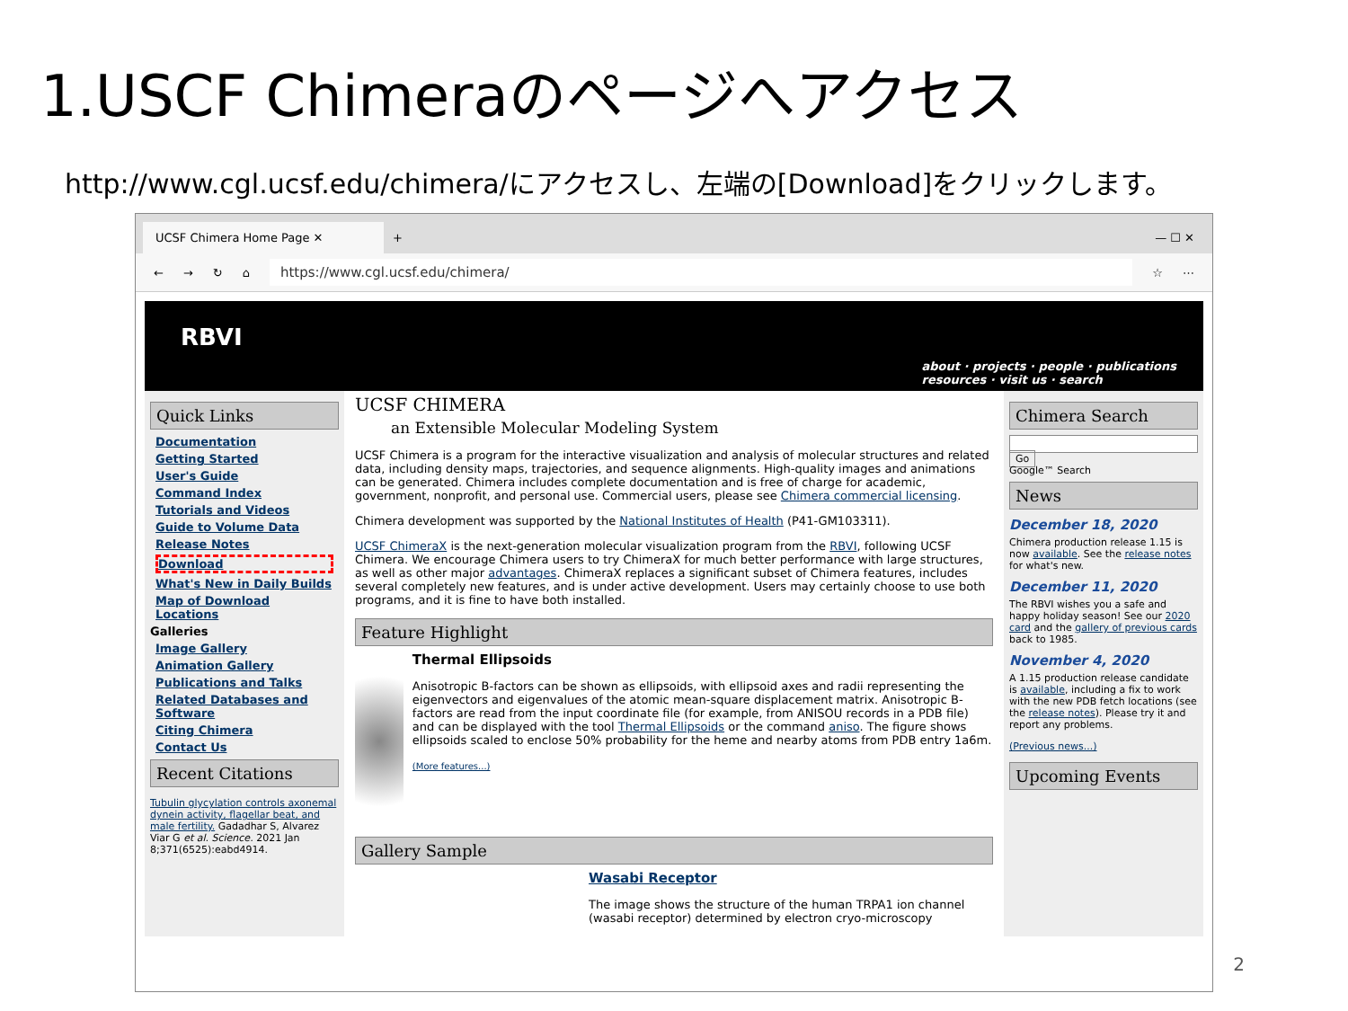1.USCF Chimeraのページへアクセス
http://www.cgl.ucsf.edu/chimera/にアクセスし、左端の[Download]をクリックします。
UCSF Chimera Home Page ✕
+ — ☐ ✕
← → ↻ ⌂
https://www.cgl.ucsf.edu/chimera/
☆ ⋯
RBVI
about · projects · people · publications
resources · visit us · search
Quick Links
Documentation
Getting Started
User's Guide
Command Index
Tutorials and Videos
Guide to Volume Data
Release Notes
Download
What's New in Daily Builds
Map of Download Locations
Galleries
Image Gallery
Animation Gallery
Publications and Talks
Related Databases and Software
Citing Chimera
Contact Us
Recent Citations
Tubulin glycylation controls axonemal dynein activity, flagellar beat, and male fertility. Gadadhar S, Alvarez Viar G et al. Science. 2021 Jan 8;371(6525):eabd4914.
UCSF CHIMERA
an Extensible Molecular Modeling System
UCSF Chimera is a program for the interactive visualization and analysis of molecular structures and related data, including density maps, trajectories, and sequence alignments. High-quality images and animations can be generated. Chimera includes complete documentation and is free of charge for academic, government, nonprofit, and personal use. Commercial users, please see Chimera commercial licensing.
Chimera development was supported by the National Institutes of Health (P41-GM103311).
UCSF ChimeraX is the next-generation molecular visualization program from the RBVI, following UCSF Chimera. We encourage Chimera users to try ChimeraX for much better performance with large structures, as well as other major advantages. ChimeraX replaces a significant subset of Chimera features, includes several completely new features, and is under active development. Users may certainly choose to use both programs, and it is fine to have both installed.
Feature Highlight
Thermal Ellipsoids
Anisotropic B-factors can be shown as ellipsoids, with ellipsoid axes and radii representing the eigenvectors and eigenvalues of the atomic mean-square displacement matrix. Anisotropic B-factors are read from the input coordinate file (for example, from ANISOU records in a PDB file) and can be displayed with the tool Thermal Ellipsoids or the command aniso. The figure shows ellipsoids scaled to enclose 50% probability for the heme and nearby atoms from PDB entry 1a6m.
(More features...)
Gallery Sample
Wasabi Receptor
The image shows the structure of the human TRPA1 ion channel (wasabi receptor) determined by electron cryo-microscopy
Chimera Search
Go
Google™ Search
News
December 18, 2020
Chimera production release 1.15 is now available. See the release notes for what's new.
December 11, 2020
The RBVI wishes you a safe and happy holiday season! See our 2020 card and the gallery of previous cards back to 1985.
November 4, 2020
A 1.15 production release candidate is available, including a fix to work with the new PDB fetch locations (see the release notes). Please try it and report any problems.
(Previous news...)
Upcoming Events
2